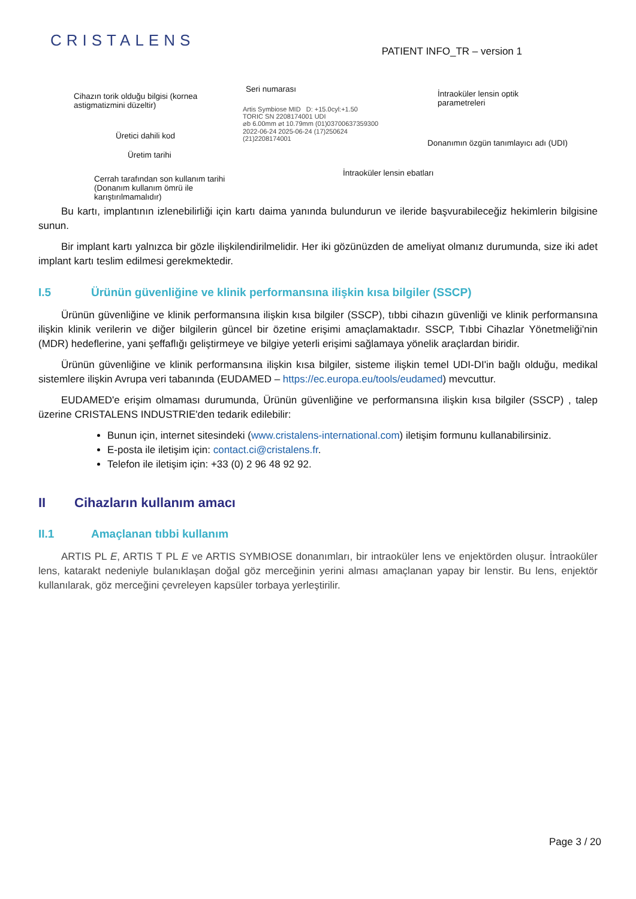CRISTALENS
PATIENT INFO_TR – version 1
Seri numarası
Cihazın torik olduğu bilgisi (kornea
astigmatizmini düzeltir)
İntraoküler lensin optik
parametreleri
Üretici dahili kod
Donanımın özgün tanımlayıcı adı (UDI)
Üretim tarihi
İntraoküler lensin ebatları
Cerrah tarafından son kullanım tarihi
(Donanım kullanım ömrü ile
karıştırılmamalıdır)
Artis Symbiose MID D: +15.0cyl:+1.50
TORIC SN 2208174001 UDI
⌀b 6.00mm ⌀t 10.79mm (01)03700637359300
2022-06-24 2025-06-24 (17)250624 (21)2208174001
Bu kartı, implantının izlenebilirliği için kartı daima yanında bulundurun ve ileride başvurabileceğiz hekimlerin bilgisine sunun.
Bir implant kartı yalnızca bir gözle ilişkilendirilmelidir. Her iki gözünüzden de ameliyat olmanız durumunda, size iki adet implant kartı teslim edilmesi gerekmektedir.
I.5 Ürünün güvenliğine ve klinik performansına ilişkin kısa bilgiler (SSCP)
Ürünün güvenliğine ve klinik performansına ilişkin kısa bilgiler (SSCP), tıbbi cihazın güvenliği ve klinik performansına ilişkin klinik verilerin ve diğer bilgilerin güncel bir özetine erişimi amaçlamaktadır. SSCP, Tıbbi Cihazlar Yönetmeliği'nin (MDR) hedeflerine, yani şeffaflığı geliştirmeye ve bilgiye yeterli erişimi sağlamaya yönelik araçlardan biridir.
Ürünün güvenliğine ve klinik performansına ilişkin kısa bilgiler, sisteme ilişkin temel UDI-DI'in bağlı olduğu, medikal sistemlere ilişkin Avrupa veri tabanında (EUDAMED – https://ec.europa.eu/tools/eudamed) mevcuttur.
EUDAMED'e erişim olmaması durumunda, Ürünün güvenliğine ve performansına ilişkin kısa bilgiler (SSCP) , talep üzerine CRISTALENS INDUSTRIE'den tedarik edilebilir:
Bunun için, internet sitesindeki (www.cristalens-international.com) iletişim formunu kullanabilirsiniz.
E-posta ile iletişim için: contact.ci@cristalens.fr.
Telefon ile iletişim için: +33 (0) 2 96 48 92 92.
II Cihazların kullanım amacı
II.1 Amaçlanan tıbbi kullanım
ARTIS PL E, ARTIS T PL E ve ARTIS SYMBIOSE donanımları, bir intraoküler lens ve enjektörden oluşur. İntraoküler lens, katarakt nedeniyle bulanıklaşan doğal göz merceğinin yerini alması amaçlanan yapay bir lenstir. Bu lens, enjektör kullanılarak, göz merceğini çevreleyen kapsüler torbaya yerleştirilir.
Page 3 / 20